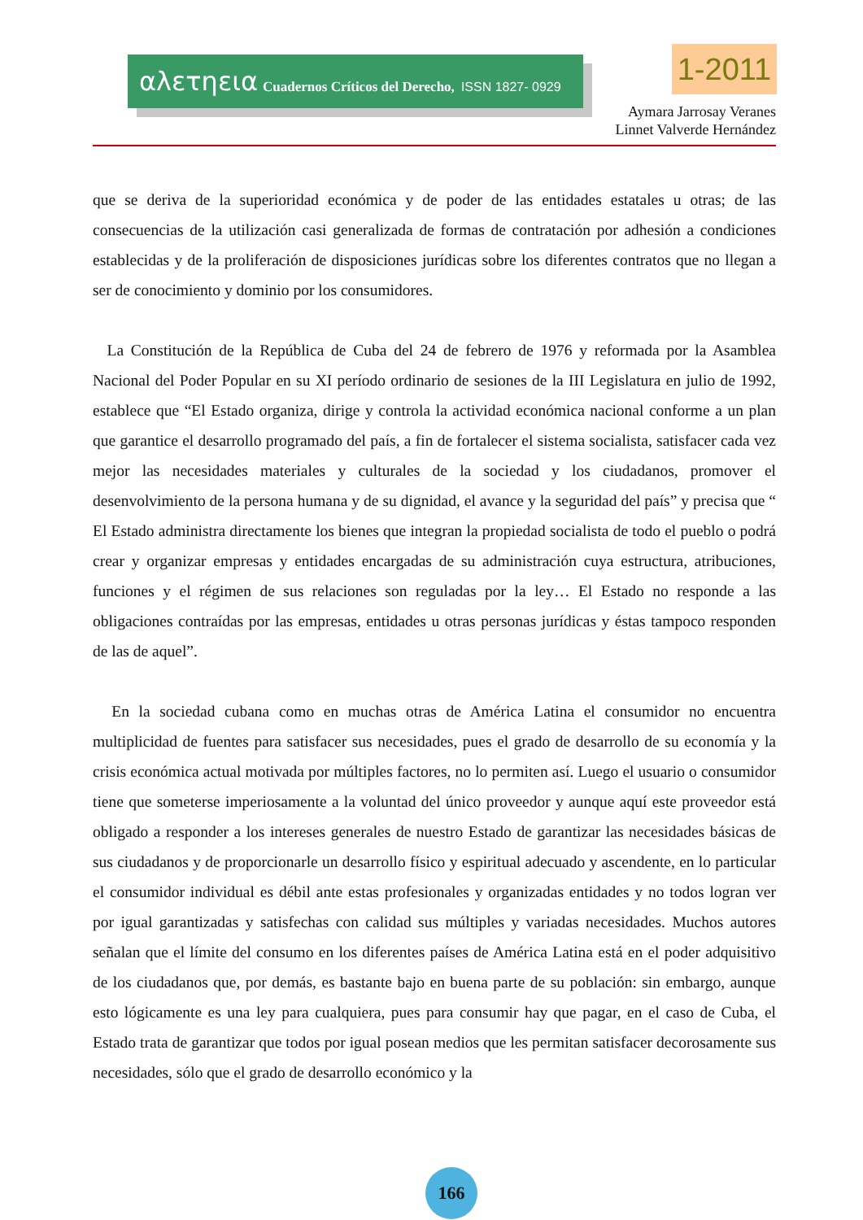αλετηεια Cuadernos Críticos del Derecho, ISSN 1827- 0929
1-2011
Aymara Jarrosay Veranes
Linnet Valverde Hernández
que se deriva de la superioridad económica y de poder de las entidades estatales u otras; de las consecuencias de la utilización casi generalizada de formas de contratación por adhesión a condiciones establecidas y de la proliferación de disposiciones jurídicas sobre los diferentes contratos que no llegan a ser de conocimiento y dominio por los consumidores.
La Constitución de la República de Cuba del 24 de febrero de 1976 y reformada por la Asamblea Nacional del Poder Popular en su XI período ordinario de sesiones de la III Legislatura en julio de 1992, establece que “El Estado organiza, dirige y controla la actividad económica nacional conforme a un plan que garantice el desarrollo programado del país, a fin de fortalecer el sistema socialista, satisfacer cada vez mejor las necesidades materiales y culturales de la sociedad y los ciudadanos, promover el desenvolvimiento de la persona humana y de su dignidad, el avance y la seguridad del país” y precisa que “ El Estado administra directamente los bienes que integran la propiedad socialista de todo el pueblo o podrá crear y organizar empresas y entidades encargadas de su administración cuya estructura, atribuciones, funciones y el régimen de sus relaciones son reguladas por la ley… El Estado no responde a las obligaciones contraídas por las empresas, entidades u otras personas jurídicas y éstas tampoco responden de las de aquel”.
En la sociedad cubana como en muchas otras de América Latina el consumidor no encuentra multiplicidad de fuentes para satisfacer sus necesidades, pues el grado de desarrollo de su economía y la crisis económica actual motivada por múltiples factores, no lo permiten así. Luego el usuario o consumidor tiene que someterse imperiosamente a la voluntad del único proveedor y aunque aquí este proveedor está obligado a responder a los intereses generales de nuestro Estado de garantizar las necesidades básicas de sus ciudadanos y de proporcionarle un desarrollo físico y espiritual adecuado y ascendente, en lo particular el consumidor individual es débil ante estas profesionales y organizadas entidades y no todos logran ver por igual garantizadas y satisfechas con calidad sus múltiples y variadas necesidades. Muchos autores señalan que el límite del consumo en los diferentes países de América Latina está en el poder adquisitivo de los ciudadanos que, por demás, es bastante bajo en buena parte de su población: sin embargo, aunque esto lógicamente es una ley para cualquiera, pues para consumir hay que pagar, en el caso de Cuba, el Estado trata de garantizar que todos por igual posean medios que les permitan satisfacer decorosamente sus necesidades, sólo que el grado de desarrollo económico y la
166